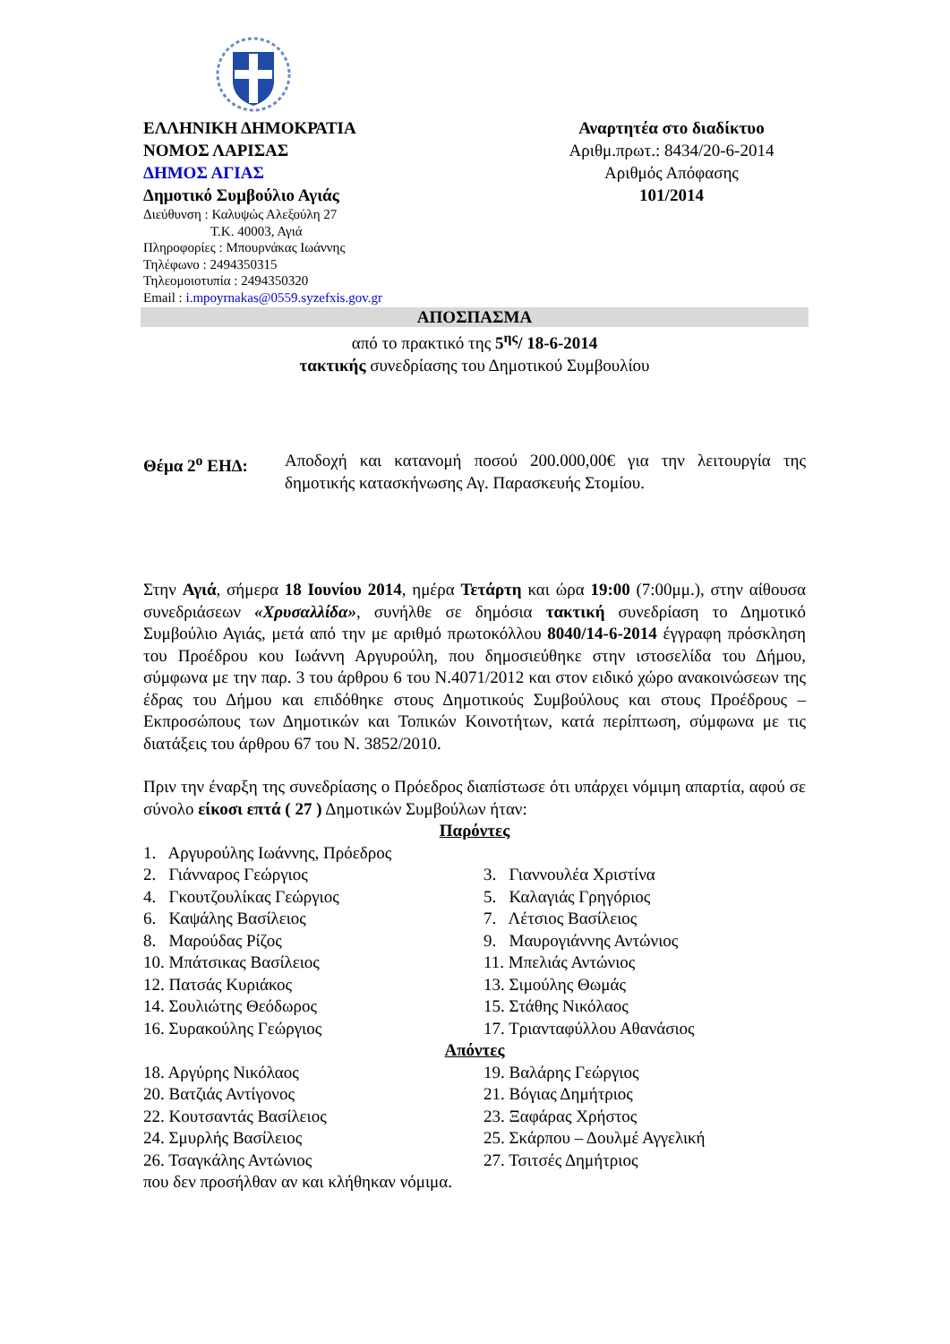ΕΛΛΗΝΙΚΗ ΔΗΜΟΚΡΑΤΙΑ
ΝΟΜΟΣ ΛΑΡΙΣΑΣ
ΔΗΜΟΣ ΑΓΙΑΣ
Δημοτικό Συμβούλιο Αγιάς
Διεύθυνση : Καλυψώς Αλεξούλη 27
Τ.Κ. 40003, Αγιά
Πληροφορίες : Μπουρνάκας Ιωάννης
Τηλέφωνο : 2494350315
Τηλεομοιοτυπία : 2494350320
Email : i.mpoyrnakas@0559.syzefxis.gov.gr
Αναρτητέα στο διαδίκτυο
Αριθμ.πρωτ.: 8434/20-6-2014
Αριθμός Απόφασης
101/2014
ΑΠΟΣΠΑΣΜΑ
από το πρακτικό της 5<sup>ης</sup>/ 18-6-2014
τακτικής συνεδρίασης του Δημοτικού Συμβουλίου
Θέμα 2<sup>ο</sup> ΕΗΔ:
Αποδοχή και κατανομή ποσού 200.000,00€ για την λειτουργία της δημοτικής κατασκήνωσης Αγ. Παρασκευής Στομίου.
Στην Αγιά, σήμερα 18 Ιουνίου 2014, ημέρα Τετάρτη και ώρα 19:00 (7:00μμ.), στην αίθουσα συνεδριάσεων «Χρυσαλλίδα», συνήλθε σε δημόσια τακτική συνεδρίαση το Δημοτικό Συμβούλιο Αγιάς, μετά από την με αριθμό πρωτοκόλλου 8040/14-6-2014 έγγραφη πρόσκληση του Προέδρου κου Ιωάννη Αργυρούλη, που δημοσιεύθηκε στην ιστοσελίδα του Δήμου, σύμφωνα με την παρ. 3 του άρθρου 6 του Ν.4071/2012 και στον ειδικό χώρο ανακοινώσεων της έδρας του Δήμου και επιδόθηκε στους Δημοτικούς Συμβούλους και στους Προέδρους – Εκπροσώπους των Δημοτικών και Τοπικών Κοινοτήτων, κατά περίπτωση, σύμφωνα με τις διατάξεις του άρθρου 67 του Ν. 3852/2010.
Πριν την έναρξη της συνεδρίασης ο Πρόεδρος διαπίστωσε ότι υπάρχει νόμιμη απαρτία, αφού σε σύνολο είκοσι επτά ( 27 ) Δημοτικών Συμβούλων ήταν:
Παρόντες
1. Αργυρούλης Ιωάννης, Πρόεδρος
2. Γιάνναρος Γεώργιος
3. Γιαννουλέα Χριστίνα
4. Γκουτζουλίκας Γεώργιος
5. Καλαγιάς Γρηγόριος
6. Καψάλης Βασίλειος
7. Λέτσιος Βασίλειος
8. Μαρούδας Ρίζος
9. Μαυρογιάννης Αντώνιος
10. Μπάτσικας Βασίλειος
11. Μπελιάς Αντώνιος
12. Πατσάς Κυριάκος
13. Σιμούλης Θωμάς
14. Σουλιώτης Θεόδωρος
15. Στάθης Νικόλαος
16. Συρακούλης Γεώργιος
17. Τριανταφύλλου Αθανάσιος
Απόντες
18. Αργύρης Νικόλαος
19. Βαλάρης Γεώργιος
20. Βατζιάς Αντίγονος
21. Βόγιας Δημήτριος
22. Κουτσαντάς Βασίλειος
23. Ξαφάρας Χρήστος
24. Σμυρλής Βασίλειος
25. Σκάρπου – Δουλμέ Αγγελική
26. Τσαγκάλης Αντώνιος
27. Τσιτσές Δημήτριος
που δεν προσήλθαν αν και κλήθηκαν νόμιμα.